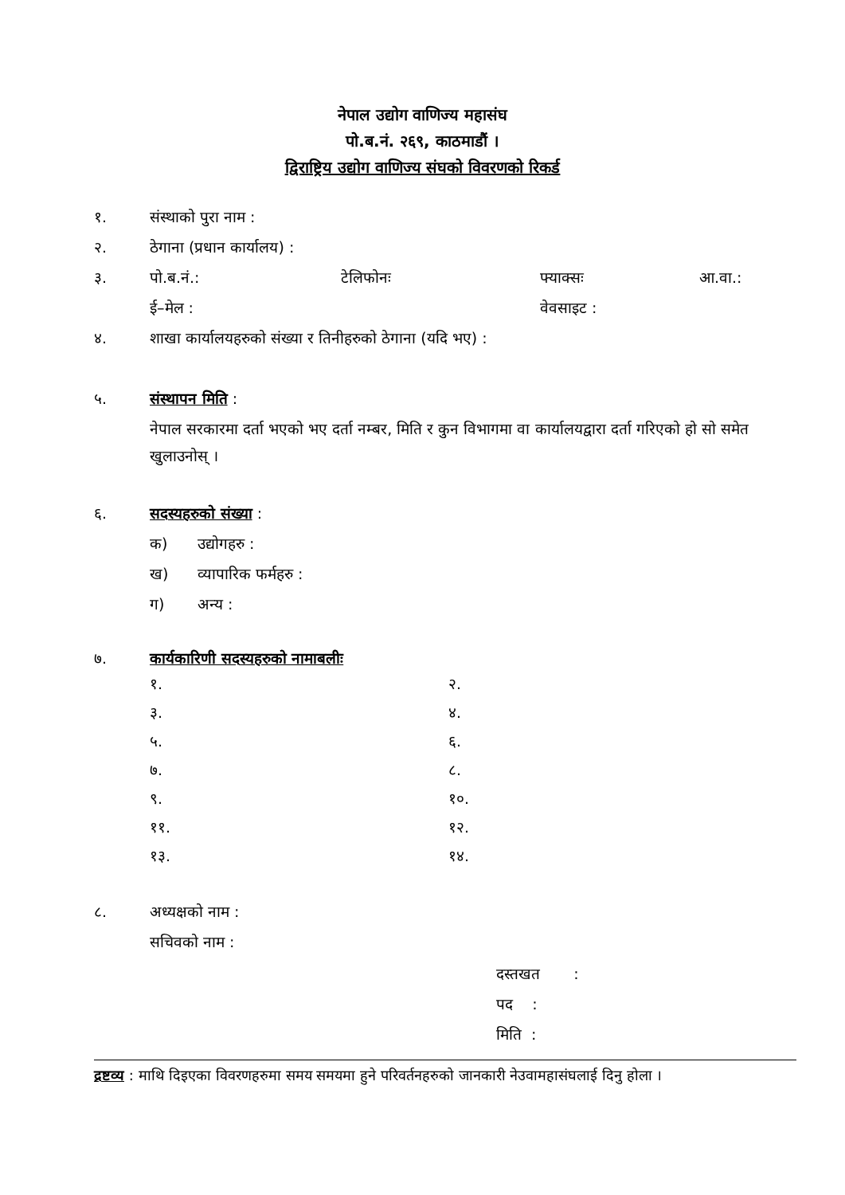नेपाल उद्योग वाणिज्य महासंघ
पो.ब.नं. २६९, काठमाडौं ।
द्विराष्ट्रिय उद्योग वाणिज्य संघको विवरणको रिकर्ड
१. संस्थाको पुरा नाम :
२. ठेगाना (प्रधान कार्यालय) :
३. पो.ब.नं.: टेलिफोनः फ्याक्सः आ.वा.:
ई–मेल : वेवसाइट :
४. शाखा कार्यालयहरुको संख्या र तिनीहरुको ठेगाना (यदि भए) :
५. संस्थापन मिति :
नेपाल सरकारमा दर्ता भएको भए दर्ता नम्बर, मिति र कुन विभागमा वा कार्यालयद्वारा दर्ता गरिएको हो सो समेत खुलाउनोस् ।
६. सदस्यहरुको संख्या :
क) उद्योगहरु :
ख) व्यापारिक फर्महरु :
ग) अन्य :
७. कार्यकारिणी सदस्यहरुको नामाबलीः
१.
२.
३.
४.
५.
६.
७.
८.
९.
१०.
११.
१२.
१३.
१४.
८. अध्यक्षको नाम :
सचिवको नाम :
दस्तखत :
पद :
मिति :
द्रष्टव्य : माथि दिइएका विवरणहरुमा समय समयमा हुने परिवर्तनहरुको जानकारी नेउवामहासंघलाई दिनु होला ।